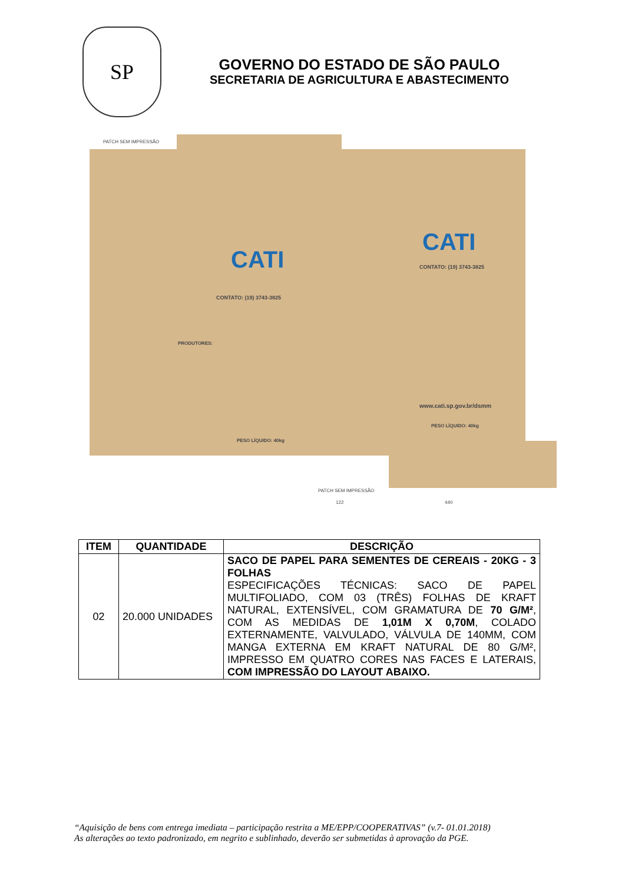SP
GOVERNO DO ESTADO DE SÃO PAULO
SECRETARIA DE AGRICULTURA E ABASTECIMENTO
PATCH SEM IMPRESSÃO
CATI
CATI
CONTATO: (19) 3743-3825
CONTATO: (19) 3743-3825
www.cati.sp.gov.br/dsmm
PESO LÍQUIDO: 40kg
PESO LÍQUIDO: 40kg
PRODUTORES:
PATCH SEM IMPRESSÃO
122 440
| ITEM | QUANTIDADE | DESCRIÇÃO |
| --- | --- | --- |
| 02 | 20.000 UNIDADES | SACO DE PAPEL PARA SEMENTES DE CEREAIS - 20KG - 3 FOLHAS ESPECIFICAÇÕES TÉCNICAS: SACO DE PAPEL MULTIFOLIADO, COM 03 (TRÊS) FOLHAS DE KRAFT NATURAL, EXTENSÍVEL, COM GRAMATURA DE 70 G/M² , COM AS MEDIDAS DE 1,01M X 0,70M , COLADO EXTERNAMENTE, VALVULADO, VÁLVULA DE 140MM, COM MANGA EXTERNA EM KRAFT NATURAL DE 80 G/M², IMPRESSO EM QUATRO CORES NAS FACES E LATERAIS, COM IMPRESSÃO DO LAYOUT ABAIXO. |
“Aquisição de bens com entrega imediata – participação restrita a ME/EPP/COOPERATIVAS” (v.7- 01.01.2018)
As alterações ao texto padronizado, em negrito e sublinhado, deverão ser submetidas à aprovação da PGE.